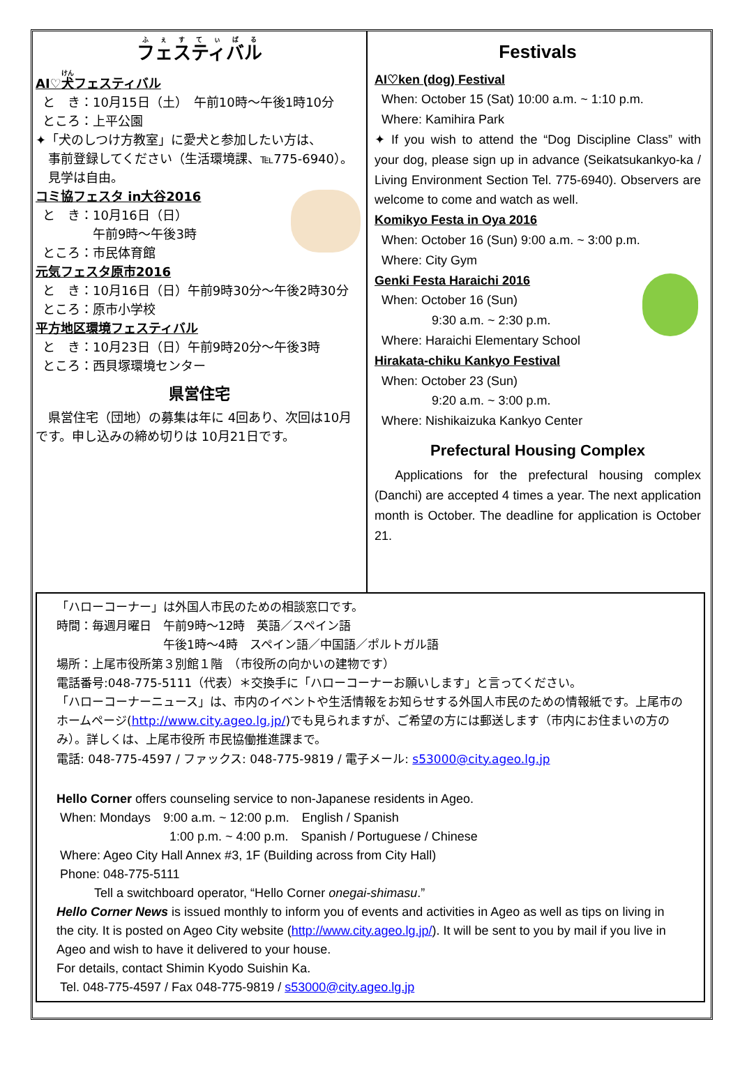フェスティバル
AI♡犬フェスティバル
と　き：10月15日（土）　午前10時～午後1時10分
ところ：上平公園
✦「犬のしつけ方教室」に愛犬と参加したい方は、
　事前登録してください（生活環境課、℡775-6940）。
　見学は自由。
コミ協フェスタ in大谷2016
と　き：10月16日（日）
　　　　午前9時～午後3時
ところ：市民体育館
元気フェスタ原市2016
と　き：10月16日（日）午前9時30分～午後2時30分
ところ：原市小学校
平方地区環境フェスティバル
と　き：10月23日（日）午前9時20分～午後3時
ところ：西貝塚環境センター
県営住宅
　県営住宅（団地）の募集は年に 4回あり、次回は10月です。申し込みの締め切りは 10月21日です。
Festivals
AI♡ken (dog) Festival
When: October 15 (Sat) 10:00 a.m. ~ 1:10 p.m.
Where: Kamihira Park
✦ If you wish to attend the “Dog Discipline Class” with your dog, please sign up in advance (Seikatsukankyo-ka / Living Environment Section Tel. 775-6940). Observers are welcome to come and watch as well.
Komikyo Festa in Oya 2016
When: October 16 (Sun) 9:00 a.m. ~ 3:00 p.m.
Where: City Gym
Genki Festa Haraichi 2016
When: October 16 (Sun)
　　　　9:30 a.m. ~ 2:30 p.m.
Where: Haraichi Elementary School
Hirakata-chiku Kankyo Festival
When: October 23 (Sun)
　　　　9:20 a.m. ~ 3:00 p.m.
Where: Nishikaizuka Kankyo Center
Prefectural Housing Complex
　Applications for the prefectural housing complex (Danchi) are accepted 4 times a year. The next application month is October. The deadline for application is October 21.
「ハローコーナー」は外国人市民のための相談窓口です。
時間：毎週月曜日　午前9時～12時　英語／スペイン語
　　　　　　　　　午後1時～4時　スペイン語／中国語／ポルトガル語
場所：上尾市役所第３別館１階　（市役所の向かいの建物です）
電話番号:048-775-5111（代表）＊交換手に「ハローコーナーお願いします」と言ってください。
「ハローコーナーニュース」は、市内のイベントや生活情報をお知らせする外国人市民のための情報紙です。上尾市のホームページ(http://www.city.ageo.lg.jp/)でも見られますが、ご希望の方には郵送します（市内にお住まいの方のみ）。詳しくは、上尾市役所 市民協働推進課まで。
電話: 048-775-4597 / ファックス: 048-775-9819 / 電子メール: s53000@city.ageo.lg.jp
Hello Corner offers counseling service to non-Japanese residents in Ageo.
When: Mondays　9:00 a.m. ~ 12:00 p.m.　English / Spanish
　　　　　　　　　1:00 p.m. ~ 4:00 p.m.　Spanish / Portuguese / Chinese
Where: Ageo City Hall Annex #3, 1F (Building across from City Hall)
Phone: 048-775-5111
　　　Tell a switchboard operator, “Hello Corner onegai-shimasu.”
Hello Corner News is issued monthly to inform you of events and activities in Ageo as well as tips on living in the city. It is posted on Ageo City website (http://www.city.ageo.lg.jp/). It will be sent to you by mail if you live in Ageo and wish to have it delivered to your house.
For details, contact Shimin Kyodo Suishin Ka.
Tel. 048-775-4597 / Fax 048-775-9819 / s53000@city.ageo.lg.jp